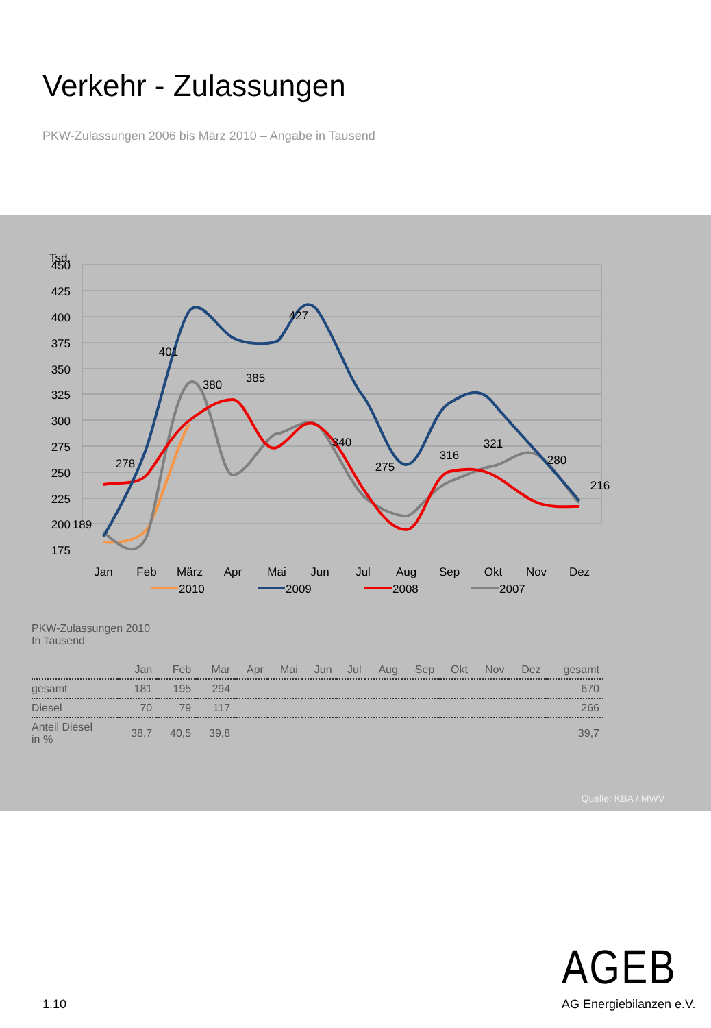Verkehr - Zulassungen
PKW-Zulassungen 2006 bis März 2010 – Angabe in Tausend
Tsd.
450
425
400
375
350
325
300
275
250
225
200
175
Jan
Feb
März
Apr
Mai
Jun
Jul
Aug
Sep
Okt
Nov
Dez
189
278
401
380
385
427
340
275
316
321
280
216
2010
2009
2008
2007
PKW-Zulassungen 2010
In Tausend
| | Jan | Feb | Mar | Apr | Mai | Jun | Jul | Aug | Sep | Okt | Nov | Dez | gesamt |
| --- | --- | --- | --- | --- | --- | --- | --- | --- | --- | --- | --- | --- | --- |
| gesamt | 181 | 195 | 294 | | | | | | | | | | 670 |
| Diesel | 70 | 79 | 117 | | | | | | | | | | 266 |
| Anteil Diesel in % | 38,7 | 40,5 | 39,8 | | | | | | | | | | 39,7 |
Quelle: KBA / MWV
AGEB
AG Energiebilanzen e.V.
1.10